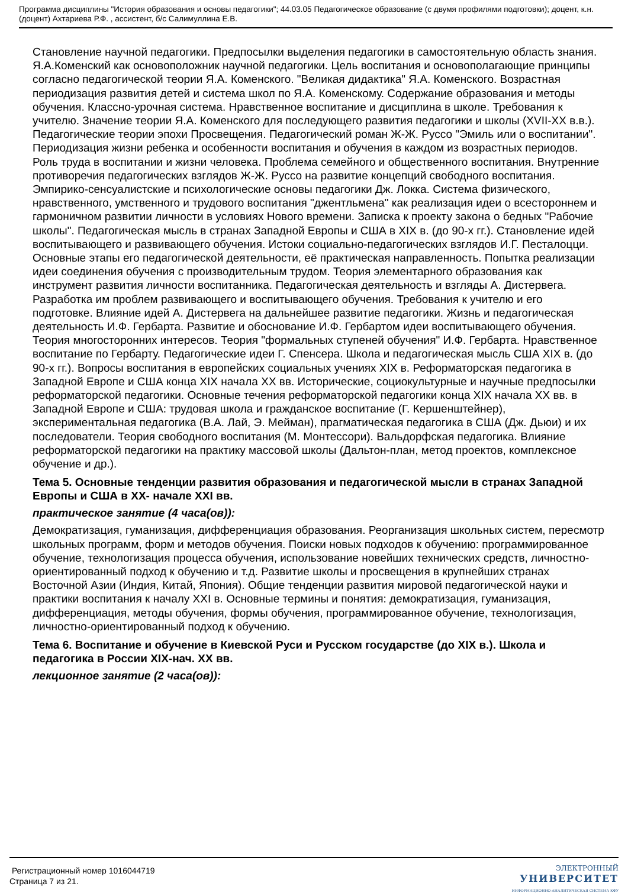Программа дисциплины "История образования и основы педагогики"; 44.03.05 Педагогическое образование (с двумя профилями подготовки); доцент, к.н. (доцент) Ахтариева Р.Ф. , ассистент, б/с Салимуллина Е.В.
Становление научной педагогики. Предпосылки выделения педагогики в самостоятельную область знания. Я.А.Коменский как основоположник научной педагогики. Цель воспитания и основополагающие принципы согласно педагогической теории Я.А. Коменского. "Великая дидактика" Я.А. Коменского. Возрастная периодизация развития детей и система школ по Я.А. Коменскому. Содержание образования и методы обучения. Классно-урочная система. Нравственное воспитание и дисциплина в школе. Требования к учителю. Значение теории Я.А. Коменского для последующего развития педагогики и школы (XVII-XX в.в.). Педагогические теории эпохи Просвещения. Педагогический роман Ж-Ж. Руссо "Эмиль или о воспитании". Периодизация жизни ребенка и особенности воспитания и обучения в каждом из возрастных периодов. Роль труда в воспитании и жизни человека. Проблема семейного и общественного воспитания. Внутренние противоречия педагогических взглядов Ж-Ж. Руссо на развитие концепций свободного воспитания. Эмпирико-сенсуалистские и психологические основы педагогики Дж. Локка. Система физического, нравственного, умственного и трудового воспитания "джентльмена" как реализация идеи о всестороннем и гармоничном развитии личности в условиях Нового времени. Записка к проекту закона о бедных "Рабочие школы". Педагогическая мысль в странах Западной Европы и США в XIX в. (до 90-х гг.). Становление идей воспитывающего и развивающего обучения. Истоки социально-педагогических взглядов И.Г. Песталоцци. Основные этапы его педагогической деятельности, её практическая направленность. Попытка реализации идеи соединения обучения с производительным трудом. Теория элементарного образования как инструмент развития личности воспитанника. Педагогическая деятельность и взгляды А. Дистервега. Разработка им проблем развивающего и воспитывающего обучения. Требования к учителю и его подготовке. Влияние идей А. Дистервега на дальнейшее развитие педагогики. Жизнь и педагогическая деятельность И.Ф. Гербарта. Развитие и обоснование И.Ф. Гербартом идеи воспитывающего обучения. Теория многосторонних интересов. Теория "формальных ступеней обучения" И.Ф. Гербарта. Нравственное воспитание по Гербарту. Педагогические идеи Г. Спенсера. Школа и педагогическая мысль США XIX в. (до 90-х гг.). Вопросы воспитания в европейских социальных учениях XIX в. Реформаторская педагогика в Западной Европе и США конца XIX начала XX вв. Исторические, социокультурные и научные предпосылки реформаторской педагогики. Основные течения реформаторской педагогики конца XIX начала XX вв. в Западной Европе и США: трудовая школа и гражданское воспитание (Г. Кершенштейнер), экспериментальная педагогика (В.А. Лай, Э. Мейман), прагматическая педагогика в США (Дж. Дьюи) и их последователи. Теория свободного воспитания (М. Монтессори). Вальдорфская педагогика. Влияние реформаторской педагогики на практику массовой школы (Дальтон-план, метод проектов, комплексное обучение и др.).
Тема 5. Основные тенденции развития образования и педагогической мысли в странах Западной Европы и США в XX- начале XXI вв.
практическое занятие (4 часа(ов)):
Демократизация, гуманизация, дифференциация образования. Реорганизация школьных систем, пересмотр школьных программ, форм и методов обучения. Поиски новых подходов к обучению: программированное обучение, технологизация процесса обучения, использование новейших технических средств, личностно-ориентированный подход к обучению и т.д. Развитие школы и просвещения в крупнейших странах Восточной Азии (Индия, Китай, Япония). Общие тенденции развития мировой педагогической науки и практики воспитания к началу XXI в. Основные термины и понятия: демократизация, гуманизация, дифференциация, методы обучения, формы обучения, программированное обучение, технологизация, личностно-ориентированный подход к обучению.
Тема 6. Воспитание и обучение в Киевской Руси и Русском государстве (до XIX в.). Школа и педагогика в России XIX-нач. XX вв.
лекционное занятие (2 часа(ов)):
Регистрационный номер 1016044719
Страница 7 из 21.
ЭЛЕКТРОННЫЙ
УНИВЕРСИТЕТ
ИНФОРМАЦИОННО-АНАЛИТИЧЕСКАЯ СИСТЕМА КФУ